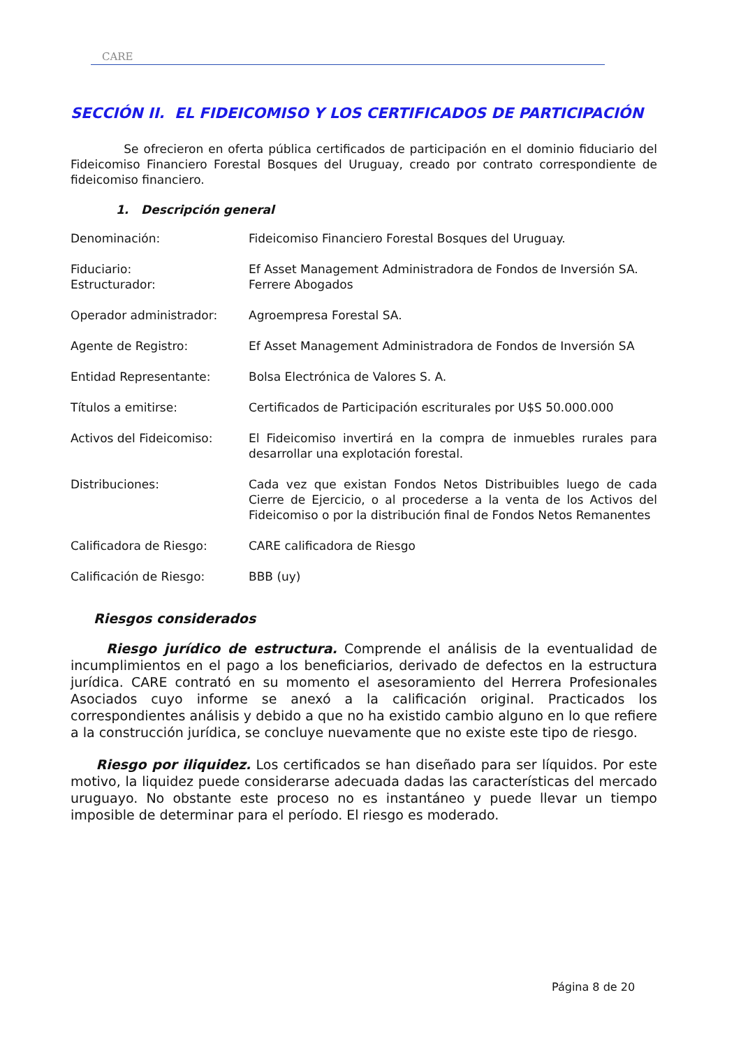CARE
SECCIÓN II. EL FIDEICOMISO Y LOS CERTIFICADOS DE PARTICIPACIÓN
Se ofrecieron en oferta pública certificados de participación en el dominio fiduciario del Fideicomiso Financiero Forestal Bosques del Uruguay, creado por contrato correspondiente de fideicomiso financiero.
1. Descripción general
| Denominación: | Fideicomiso Financiero Forestal Bosques del Uruguay. |
| Fiduciario: | Ef Asset Management Administradora de Fondos de Inversión SA. |
| Estructurador: | Ferrere Abogados |
| Operador administrador: | Agroempresa Forestal SA. |
| Agente de Registro: | Ef Asset Management Administradora de Fondos de Inversión SA |
| Entidad Representante: | Bolsa Electrónica de Valores S. A. |
| Títulos a emitirse: | Certificados de Participación escriturales por U$S 50.000.000 |
| Activos del Fideicomiso: | El Fideicomiso invertirá en la compra de inmuebles rurales para desarrollar una explotación forestal. |
| Distribuciones: | Cada vez que existan Fondos Netos Distribuibles luego de cada Cierre de Ejercicio, o al procederse a la venta de los Activos del Fideicomiso o por la distribución final de Fondos Netos Remanentes |
| Calificadora de Riesgo: | CARE calificadora de Riesgo |
| Calificación de Riesgo: | BBB (uy) |
Riesgos considerados
Riesgo jurídico de estructura. Comprende el análisis de la eventualidad de incumplimientos en el pago a los beneficiarios, derivado de defectos en la estructura jurídica. CARE contrató en su momento el asesoramiento del Herrera Profesionales Asociados cuyo informe se anexó a la calificación original. Practicados los correspondientes análisis y debido a que no ha existido cambio alguno en lo que refiere a la construcción jurídica, se concluye nuevamente que no existe este tipo de riesgo.
Riesgo por iliquidez. Los certificados se han diseñado para ser líquidos. Por este motivo, la liquidez puede considerarse adecuada dadas las características del mercado uruguayo. No obstante este proceso no es instantáneo y puede llevar un tiempo imposible de determinar para el período. El riesgo es moderado.
Página 8 de 20